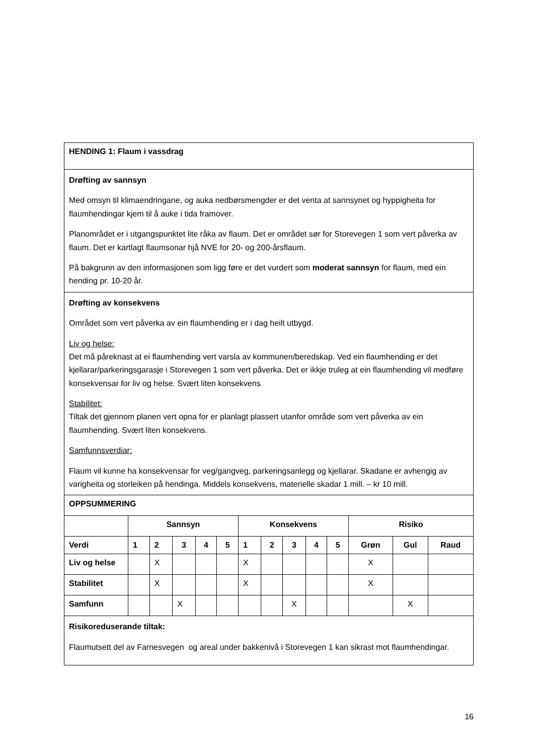| HENDING 1: Flaum i vassdrag | | | | | | | | | | | | | |
| Drøfting av sannsyn Med omsyn til klimaendringane, og auka nedbørsmengder er det venta at sannsynet og hyppigheita for flaumhendingar kjem til å auke i tida framover. Planområdet er i utgangspunktet lite råka av flaum. Det er området sør for Storevegen 1 som vert påverka av flaum. Det er kartlagt flaumsonar hjå NVE for 20- og 200-årsflaum. På bakgrunn av den informasjonen som ligg føre er det vurdert som moderat sannsyn for flaum, med ein hending pr. 10-20 år. | | | | | | | | | | | | | |
| Drøfting av konsekvens Området som vert påverka av ein flaumhending er i dag heilt utbygd. Liv og helse: Det må påreknast at ei flaumhending vert varsla av kommunen/beredskap. Ved ein flaumhending er det kjellarar/parkeringsgarasje i Storevegen 1 som vert påverka. Det er ikkje truleg at ein flaumhending vil medføre konsekvensar for liv og helse. Svært liten konsekvens Stabilitet: Tiltak det gjennom planen vert opna for er planlagt plassert utanfor område som vert påverka av ein flaumhending. Svært liten konsekvens. Samfunnsverdiar: Flaum vil kunne ha konsekvensar for veg/gangveg, parkeringsanlegg og kjellarar. Skadane er avhengig av varigheita og storleiken på hendinga. Middels konsekvens, materielle skadar 1 mill. – kr 10 mill. | | | | | | | | | | | | | |
| OPPSUMMERING | | | | | | | | | | | | | |
| | Sannsyn | | | | | Konsekvens | | | | | Risiko | | |
| Verdi | 1 | 2 | 3 | 4 | 5 | 1 | 2 | 3 | 4 | 5 | Grøn | Gul | Raud |
| Liv og helse | | X | | | | X | | | | | X | | |
| Stabilitet | | X | | | | X | | | | | X | | |
| Samfunn | | | X | | | | | X | | | | X | |
| Risikoreduserande tiltak: Flaumutsett del av Farnesvegen og areal under bakkenivå i Storevegen 1 kan sikrast mot flaumhendingar. | | | | | | | | | | | | | |
16